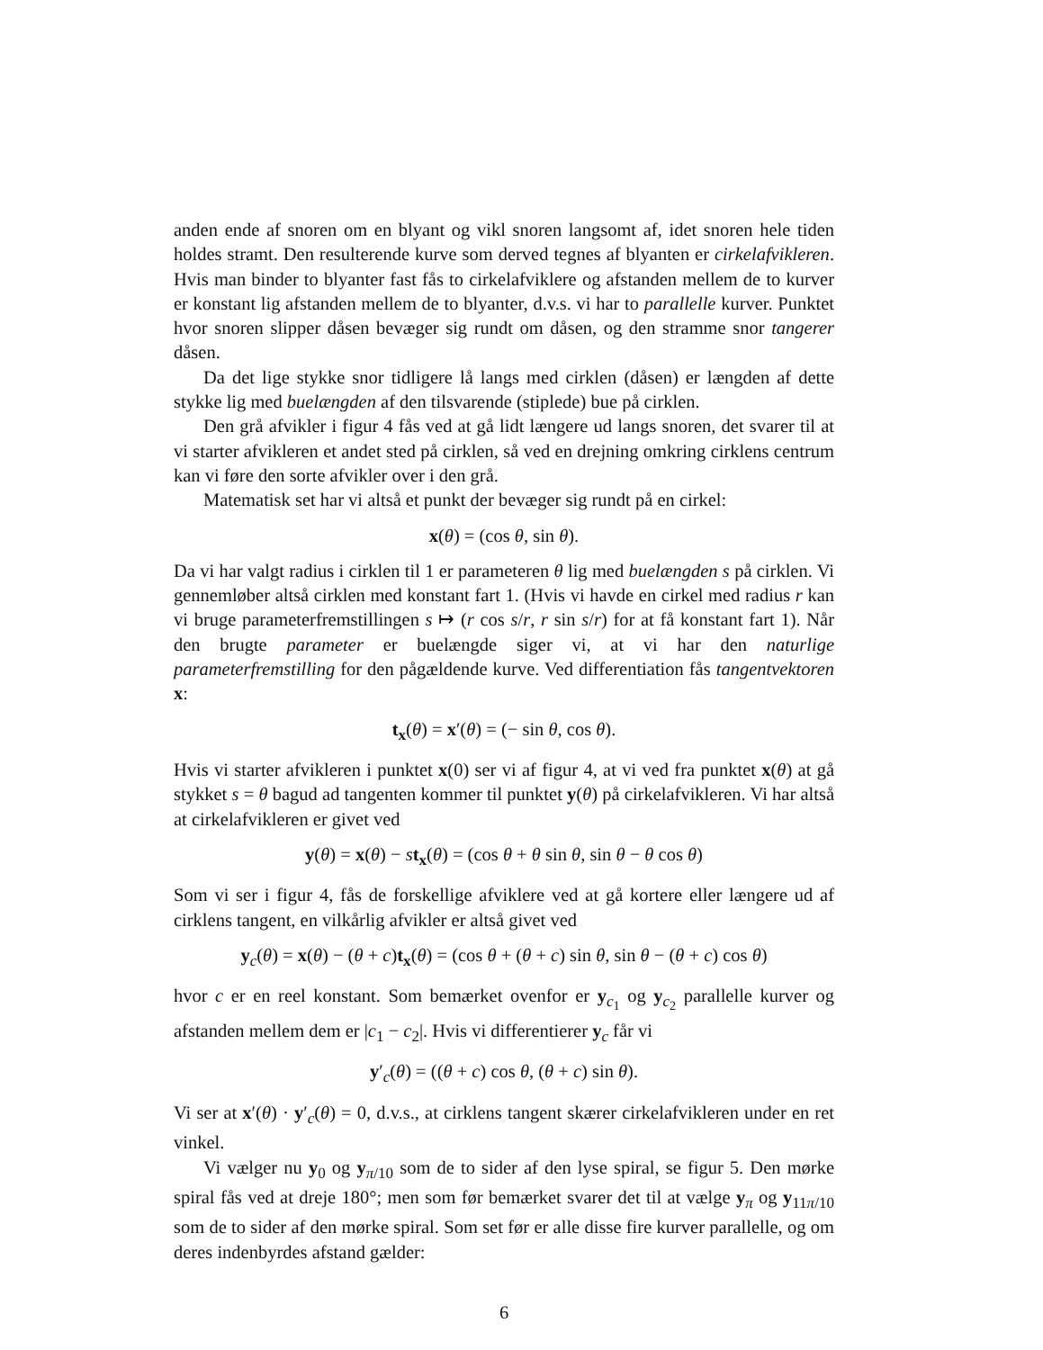anden ende af snoren om en blyant og vikl snoren langsomt af, idet snoren hele tiden holdes stramt. Den resulterende kurve som derved tegnes af blyanten er cirkelafvikleren. Hvis man binder to blyanter fast fås to cirkelafviklere og afstanden mellem de to kurver er konstant lig afstanden mellem de to blyanter, d.v.s. vi har to parallelle kurver. Punktet hvor snoren slipper dåsen bevæger sig rundt om dåsen, og den stramme snor tangerer dåsen.
Da det lige stykke snor tidligere lå langs med cirklen (dåsen) er længden af dette stykke lig med buelængden af den tilsvarende (stiplede) bue på cirklen.
Den grå afvikler i figur 4 fås ved at gå lidt længere ud langs snoren, det svarer til at vi starter afvikleren et andet sted på cirklen, så ved en drejning omkring cirklens centrum kan vi føre den sorte afvikler over i den grå.
Matematisk set har vi altså et punkt der bevæger sig rundt på en cirkel:
x(θ) = (cos θ, sin θ).
Da vi har valgt radius i cirklen til 1 er parameteren θ lig med buelængden s på cirklen. Vi gennemløber altså cirklen med konstant fart 1. (Hvis vi havde en cirkel med radius r kan vi bruge parameterfremstillingen s ↦ (r cos s/r, r sin s/r) for at få konstant fart 1). Når den brugte parameter er buelængde siger vi, at vi har den naturlige parameterfremstilling for den pågældende kurve. Ved differentiation fås tangentvektoren x:
t<sub>x</sub>(θ) = x′(θ) = (− sin θ, cos θ).
Hvis vi starter afvikleren i punktet x(0) ser vi af figur 4, at vi ved fra punktet x(θ) at gå stykket s = θ bagud ad tangenten kommer til punktet y(θ) på cirkelafvikleren. Vi har altså at cirkelafvikleren er givet ved
y(θ) = x(θ) − st<sub>x</sub>(θ) = (cos θ + θ sin θ, sin θ − θ cos θ)
Som vi ser i figur 4, fås de forskellige afviklere ved at gå kortere eller længere ud af cirklens tangent, en vilkårlig afvikler er altså givet ved
y<sub>c</sub>(θ) = x(θ) − (θ + c)t<sub>x</sub>(θ) = (cos θ + (θ + c) sin θ, sin θ − (θ + c) cos θ)
hvor c er en reel konstant. Som bemærket ovenfor er y<sub>c<sub>1</sub></sub> og y<sub>c<sub>2</sub></sub> parallelle kurver og afstanden mellem dem er |c<sub>1</sub> − c<sub>2</sub>|. Hvis vi differentierer y<sub>c</sub> får vi
y′<sub>c</sub>(θ) = ((θ + c) cos θ, (θ + c) sin θ).
Vi ser at x′(θ) · y′<sub>c</sub>(θ) = 0, d.v.s., at cirklens tangent skærer cirkelafvikleren under en ret vinkel.
Vi vælger nu y<sub>0</sub> og y<sub>π/10</sub> som de to sider af den lyse spiral, se figur 5. Den mørke spiral fås ved at dreje 180°; men som før bemærket svarer det til at vælge y<sub>π</sub> og y<sub>11π/10</sub> som de to sider af den mørke spiral. Som set før er alle disse fire kurver parallelle, og om deres indenbyrdes afstand gælder:
6